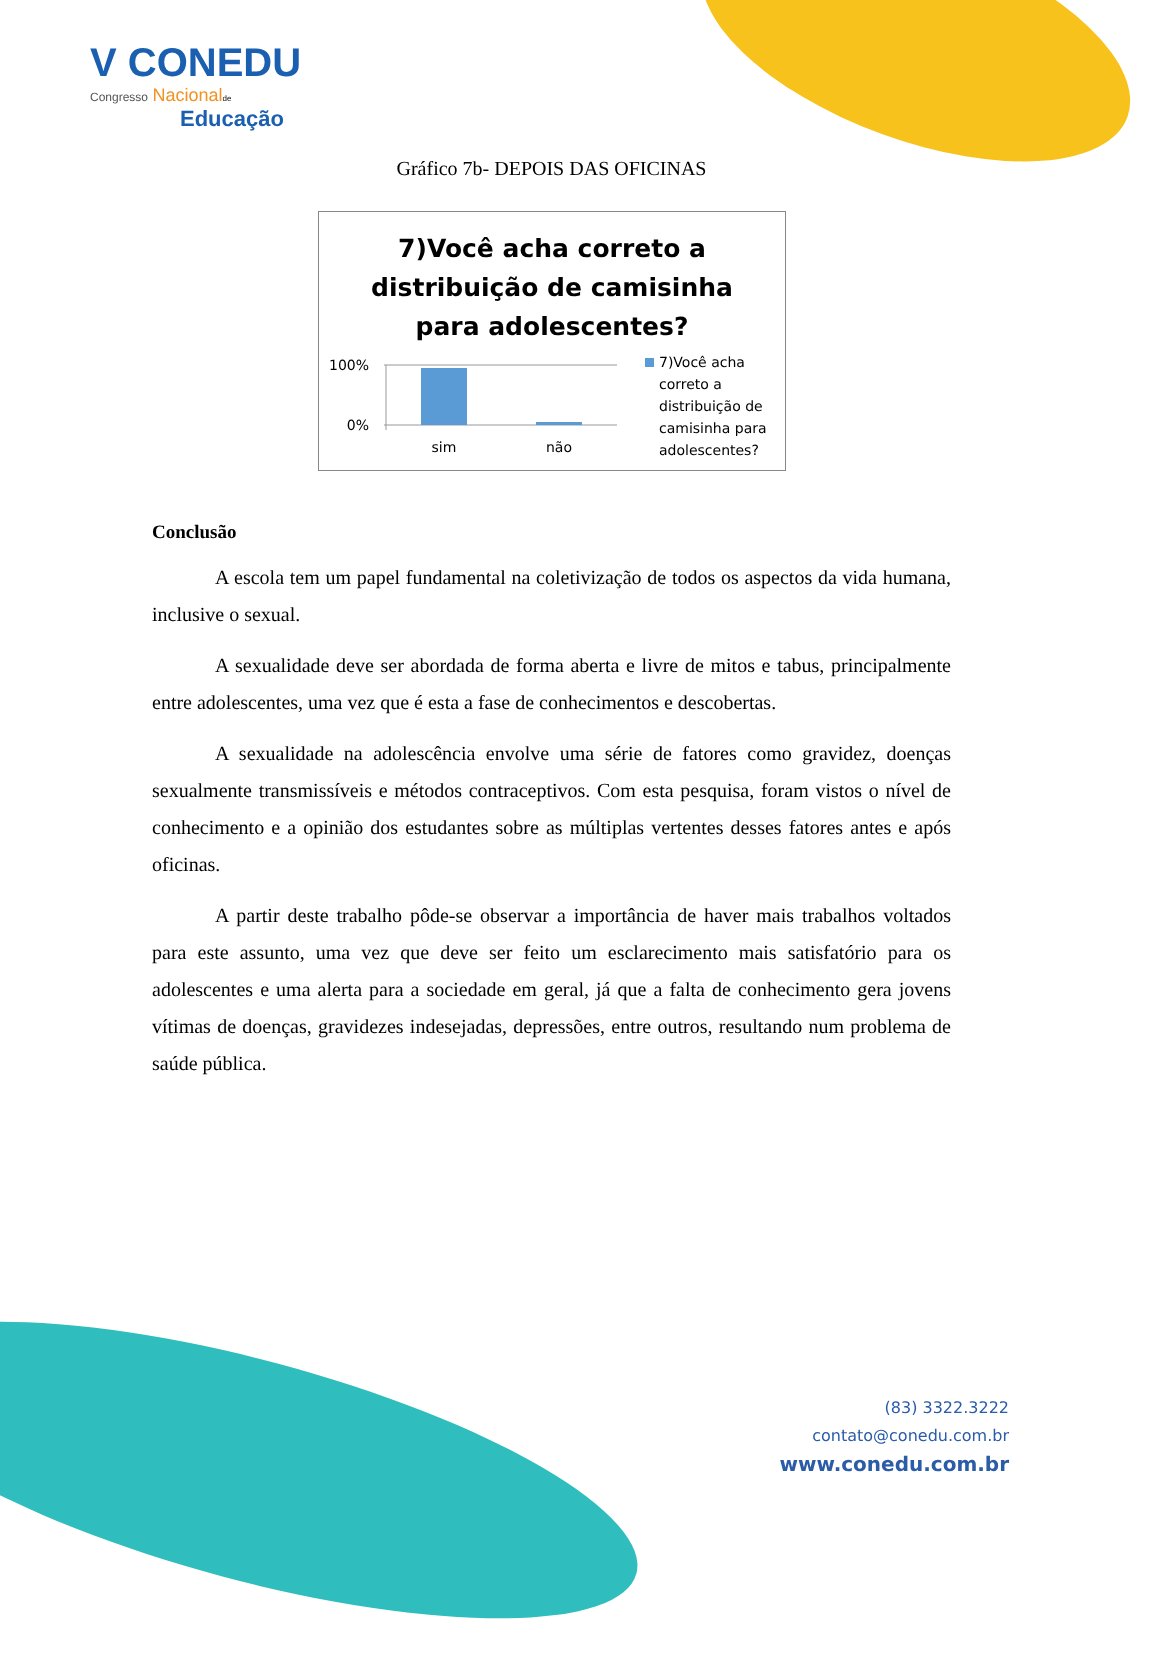V CONEDU
Congresso Nacional de
Educação
Gráfico 7b- DEPOIS DAS OFICINAS
7)Você acha correto a
distribuição de camisinha
para adolescentes?
100%
0%
sim
não
7)Você acha correto a distribuição de camisinha para adolescentes?
Conclusão
A escola tem um papel fundamental na coletivização de todos os aspectos da vida humana, inclusive o sexual.
A sexualidade deve ser abordada de forma aberta e livre de mitos e tabus, principalmente entre adolescentes, uma vez que é esta a fase de conhecimentos e descobertas.
A sexualidade na adolescência envolve uma série de fatores como gravidez, doenças sexualmente transmissíveis e métodos contraceptivos. Com esta pesquisa, foram vistos o nível de conhecimento e a opinião dos estudantes sobre as múltiplas vertentes desses fatores antes e após oficinas.
A partir deste trabalho pôde-se observar a importância de haver mais trabalhos voltados para este assunto, uma vez que deve ser feito um esclarecimento mais satisfatório para os adolescentes e uma alerta para a sociedade em geral, já que a falta de conhecimento gera jovens vítimas de doenças, gravidezes indesejadas, depressões, entre outros, resultando num problema de saúde pública.
(83) 3322.3222
contato@conedu.com.br
www.conedu.com.br